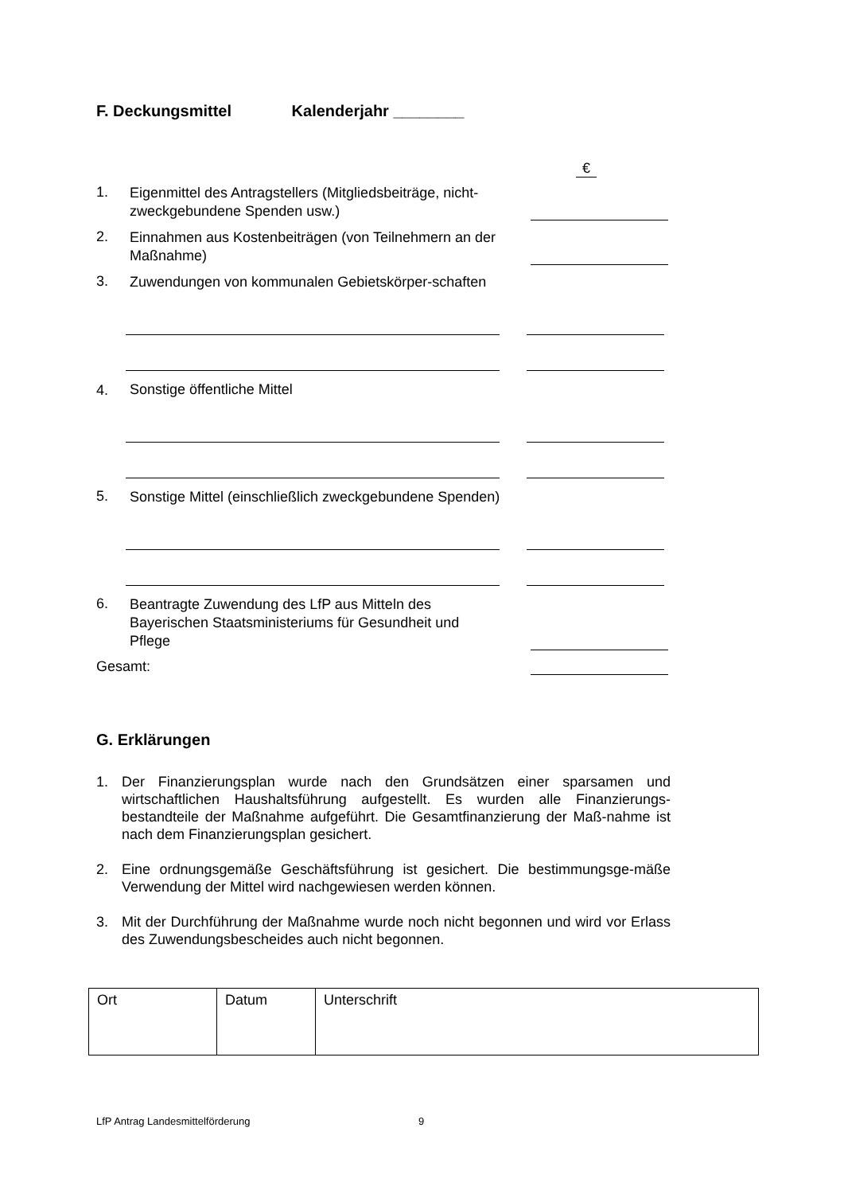F. Deckungsmittel Kalenderjahr ________
€
1.
Eigenmittel des Antragstellers (Mitgliedsbeiträge, nicht-zweckgebundene Spenden usw.)
2.
Einnahmen aus Kostenbeiträgen (von Teilnehmern an der Maßnahme)
3.
Zuwendungen von kommunalen Gebietskörper-schaften
4.
Sonstige öffentliche Mittel
5.
Sonstige Mittel (einschließlich zweckgebundene Spenden)
6.
Beantragte Zuwendung des LfP aus Mitteln des Bayerischen Staatsministeriums für Gesundheit und Pflege
Gesamt:
G. Erklärungen
1. Der Finanzierungsplan wurde nach den Grundsätzen einer sparsamen und wirtschaftlichen Haushaltsführung aufgestellt. Es wurden alle Finanzierungs-bestandteile der Maßnahme aufgeführt. Die Gesamtfinanzierung der Maß-nahme ist nach dem Finanzierungsplan gesichert.
2. Eine ordnungsgemäße Geschäftsführung ist gesichert. Die bestimmungsge-mäße Verwendung der Mittel wird nachgewiesen werden können.
3. Mit der Durchführung der Maßnahme wurde noch nicht begonnen und wird vor Erlass des Zuwendungsbescheides auch nicht begonnen.
| Ort | Datum | Unterschrift |
LfP Antrag Landesmittelförderung 9